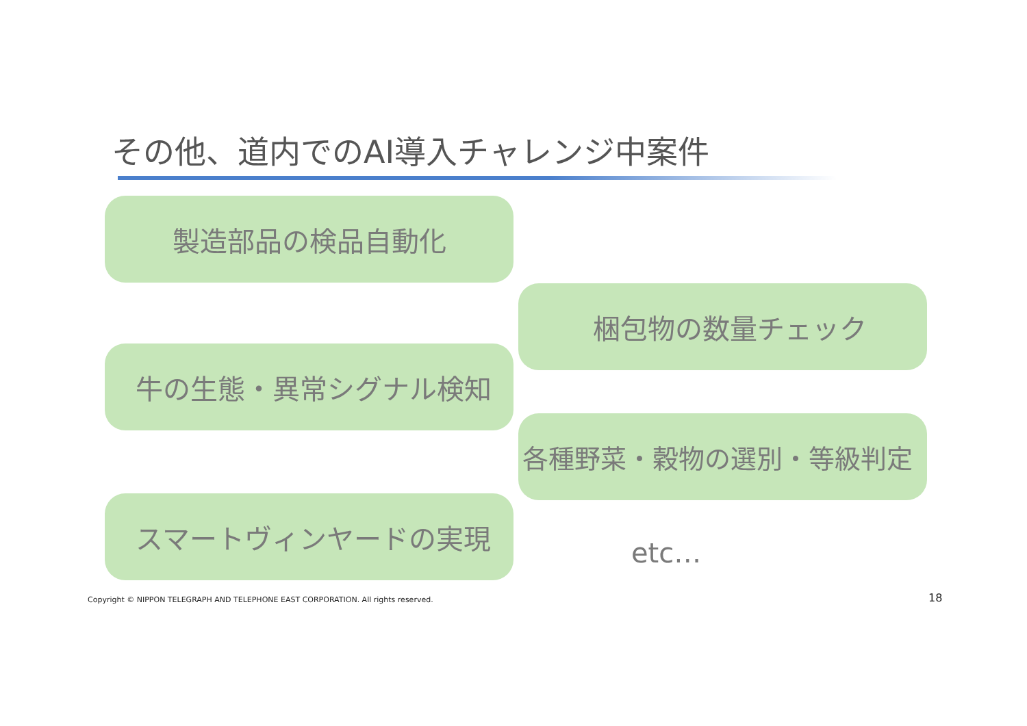その他、道内でのAI導入チャレンジ中案件
製造部品の検品自動化
梱包物の数量チェック
牛の生態・異常シグナル検知
各種野菜・穀物の選別・等級判定
スマートヴィンヤードの実現
etc…
Copyright © NIPPON TELEGRAPH AND TELEPHONE EAST CORPORATION. All rights reserved.
18